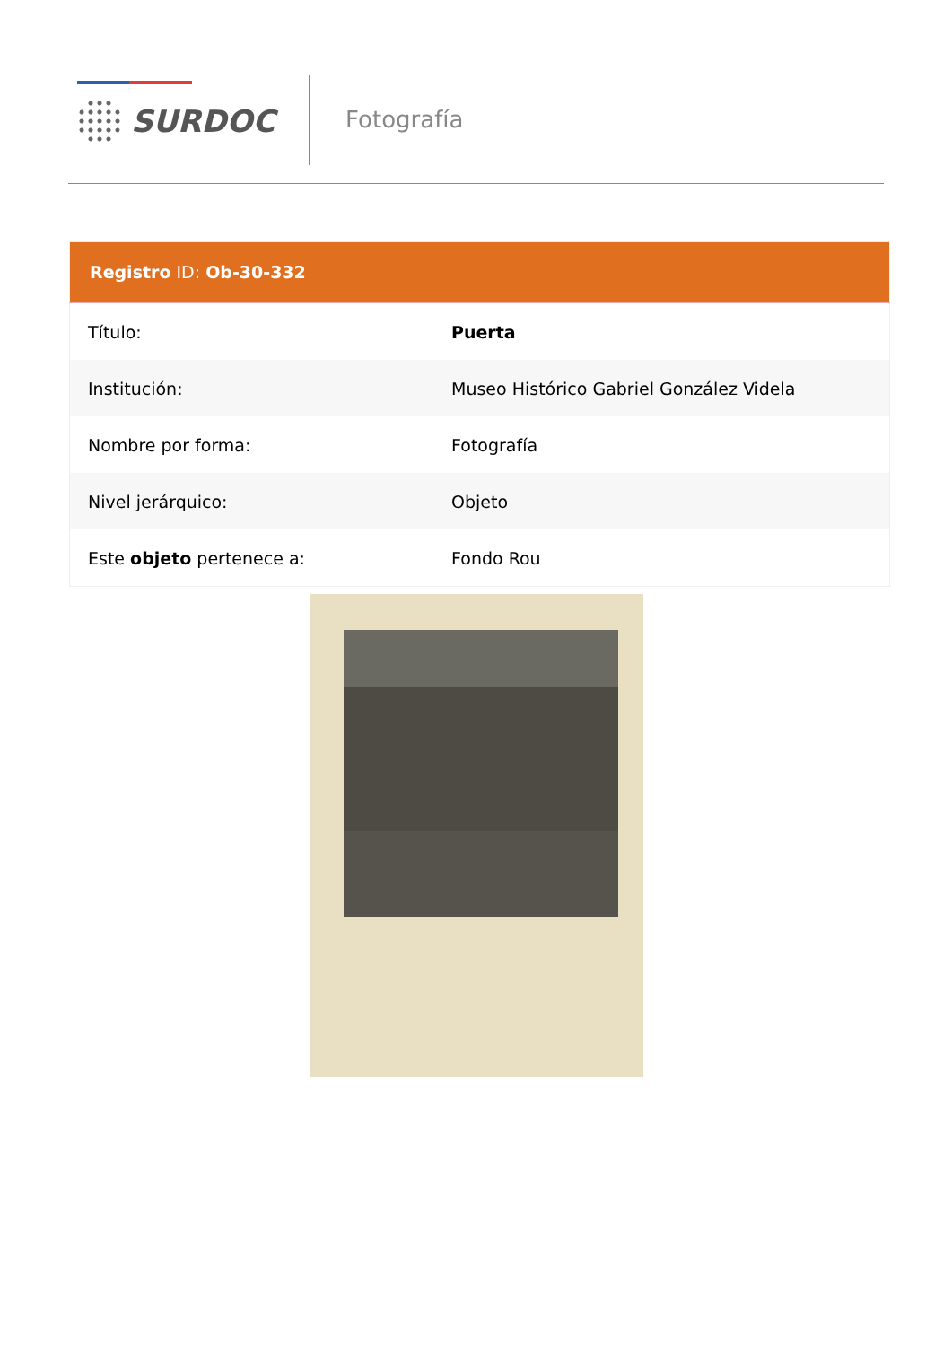SURDOC Fotografía
| Registro ID: Ob-30-332 | |
| --- | --- |
| Título: | Puerta |
| Institución: | Museo Histórico Gabriel González Videla |
| Nombre por forma: | Fotografía |
| Nivel jerárquico: | Objeto |
| Este objeto pertenece a: | Fondo Rou |